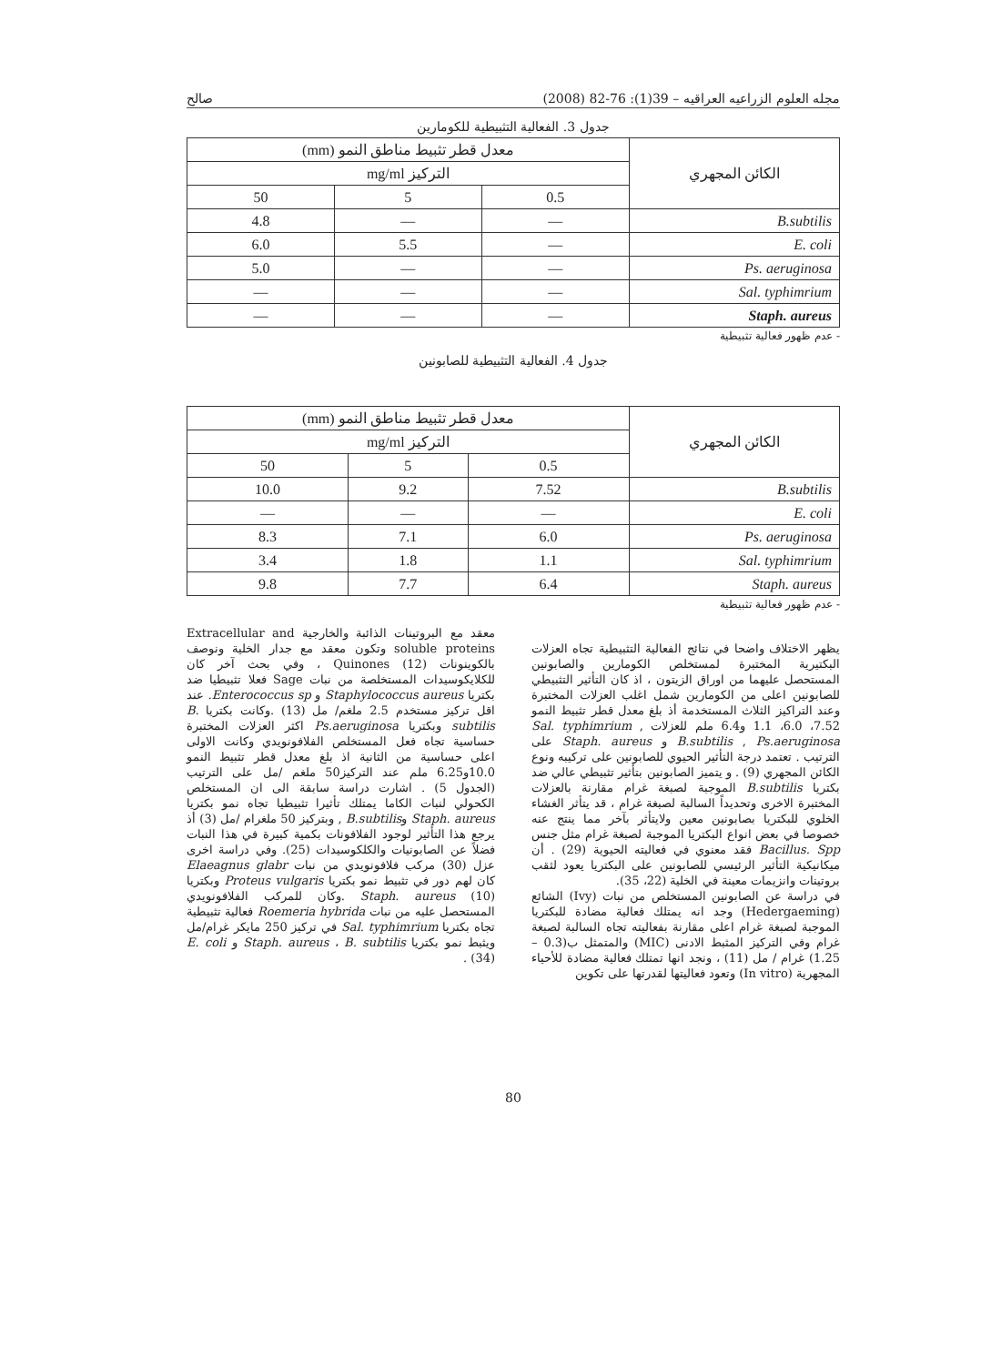مجله العلوم الزراعيه العراقيه – 39(1): 76-82 (2008) صالح
جدول 3. الفعالية التثبيطية للكومارين
| الكائن المجهري | معدل قطر تثبيط مناطق النمو (mm) | | |
| --- | --- | --- | --- |
| | التركيز mg/ml | | |
| | 0.5 | 5 | 50 |
| B.subtilis | — | — | 4.8 |
| E. coli | — | 5.5 | 6.0 |
| Ps. aeruginosa | — | — | 5.0 |
| Sal. typhimrium | — | — | — |
| Staph. aureus | — | — | — |
- عدم ظهور فعالية تثبيطية
جدول 4. الفعالية التثبيطية للصابونين
| الكائن المجهري | معدل قطر تثبيط مناطق النمو (mm) | | |
| --- | --- | --- | --- |
| | التركيز mg/ml | | |
| | 0.5 | 5 | 50 |
| B.subtilis | 7.52 | 9.2 | 10.0 |
| E. coli | — | — | — |
| Ps. aeruginosa | 6.0 | 7.1 | 8.3 |
| Sal. typhimrium | 1.1 | 1.8 | 3.4 |
| Staph. aureus | 6.4 | 7.7 | 9.8 |
- عدم ظهور فعالية تثبيطية
يظهر الاختلاف واضحا في نتائج الفعالية التثبيطية تجاه العزلات البكتيرية المختبرة لمستخلص الكومارين والصابونين المستحصل عليهما من اوراق الزيتون ، اذ كان التأثير التثبيطي للصابونين اعلى من الكومارين شمل اغلب العزلات المختبرة وعند التراكيز الثلاث المستخدمة أذ بلغ معدل قطر تثبيط النمو 7.52، 6.0، 1.1 و6.4 ملم للعزلات Sal. typhimrium , B.subtilis , Ps.aeruginosa و Staph. aureus على الترتيب . تعتمد درجة التأثير الحيوي للصابونين على تركيبه ونوع الكائن المجهري (9) . و يتميز الصابونين بتأثير تثبيطي عالي ضد بكتريا B.subtilis الموجبة لصبغة غرام مقارنة بالعزلات المختبرة الاخرى وتحديداً السالبة لصبغة غرام ، قد يتأثر الغشاء الخلوي للبكتريا بصابونين معين ولايتأثر بآخر مما ينتج عنه خصوصا في بعض انواع البكتريا الموجبة لصبغة غرام مثل جنس Bacillus. Spp فقد معنوي في فعاليته الحيوية (29) . أن ميكانيكية التأثير الرئيسي للصابونين على البكتريا يعود لثقب بروتينات وانزيمات معينة في الخلية (22، 35).
في دراسة عن الصابونين المستخلص من نبات (Ivy) الشائع (Hedergaeming) وجد انه يمتلك فعالية مضادة للبكتريا الموجبة لصبغة غرام اعلى مقارنة بفعاليته تجاه السالبة لصبغة غرام وفي التركيز المثبط الادنى (MIC) والمتمثل ب(0.3 – 1.25) غرام / مل (11) ، ونجد انها تمتلك فعالية مضادة للأحياء المجهرية (In vitro) وتعود فعاليتها لقدرتها على تكوين
معقد مع البروتينات الذائبة والخارجية Extracellular and soluble proteins وتكون معقد مع جدار الخلية ونوصف بالكوينونات Quinones (12) ، وفي بحث آخر كان للكلايكوسيدات المستخلصة من نبات Sage فعلا تثبيطيا ضد بكتريا Staphylococcus aureus و Enterococcus sp. عند اقل تركيز مستخدم 2.5 ملغم/ مل (13) .وكانت بكتريا B. subtilis وبكتريا Ps.aeruginosa اكثر العزلات المختبرة حساسية تجاه فعل المستخلص الفلافونويدي وكانت الاولى اعلى حساسية من الثانية اذ بلغ معدل قطر تثبيط النمو 10.0و6.25 ملم عند التركيز50 ملغم /مل على الترتيب (الجدول 5) . اشارت دراسة سابقة الى ان المستخلص الكحولي لنبات الكاما يمتلك تأثيرا تثبيطيا تجاه نمو بكتريا Staph. aureus وB.subtilis , وبتركيز 50 ملغرام /مل (3) أذ يرجع هذا التأثير لوجود الفلافونات بكمية كبيرة في هذا النبات فضلاً عن الصابونيات والكلكوسيدات (25). وفي دراسة اخرى عزل (30) مركب فلافونويدي من نبات Elaeagnus glabr كان لهم دور في تثبيط نمو بكتريا Proteus vulgaris وبكتريا Staph. aureus (10) .وكان للمركب الفلافونويدي المستحصل عليه من نبات Roemeria hybrida فعالية تثبيطية تجاه بكتريا Sal. typhimrium في تركيز 250 مايكر غرام/مل ويثبط نمو بكتريا Staph. aureus ، B. subtilis و E. coli (34) .
80